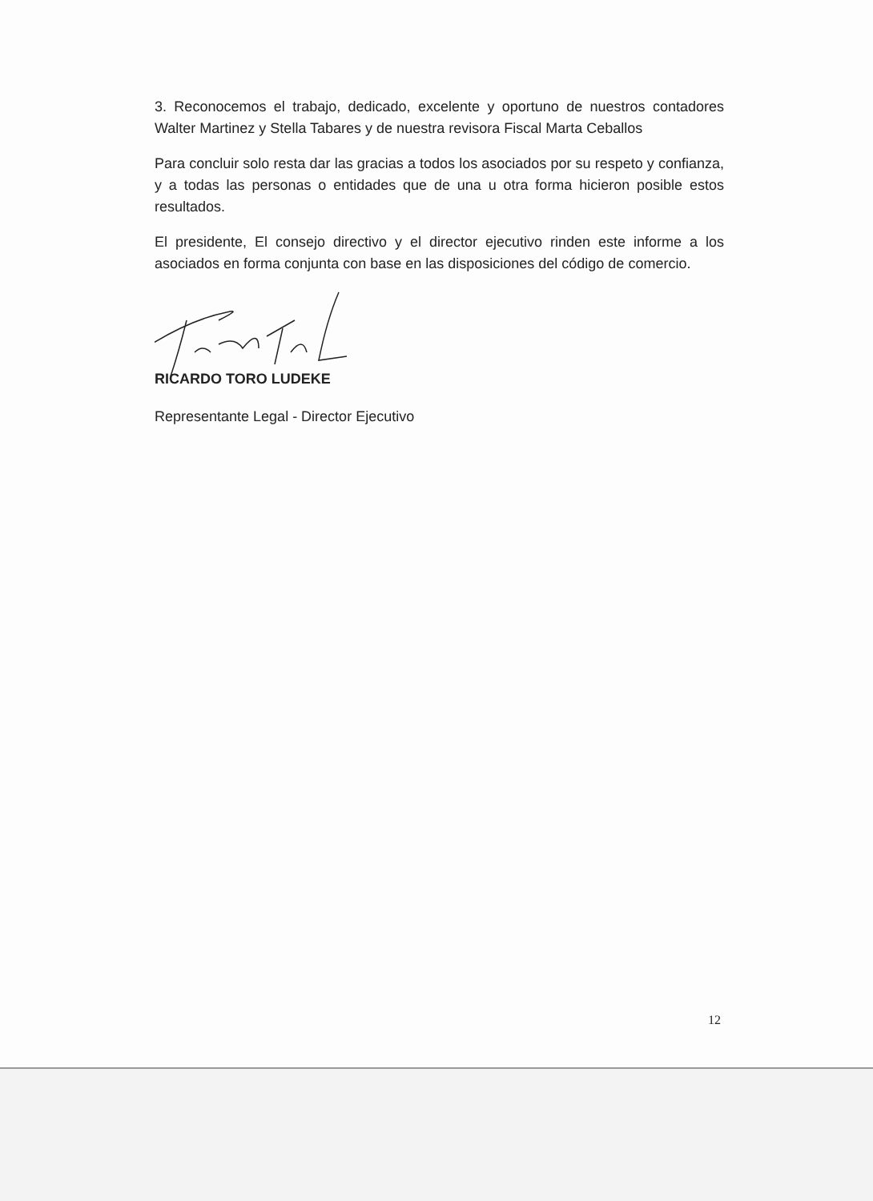3. Reconocemos el trabajo, dedicado, excelente y oportuno de nuestros contadores Walter Martinez y Stella Tabares y de nuestra revisora Fiscal Marta Ceballos
Para concluir solo resta dar las gracias a todos los asociados por su respeto y confianza, y a todas las personas o entidades que de una u otra forma hicieron posible estos resultados.
El presidente, El consejo directivo y el director ejecutivo rinden este informe a los asociados en forma conjunta con base en las disposiciones del código de comercio.
RICARDO TORO LUDEKE
Representante Legal - Director Ejecutivo
12